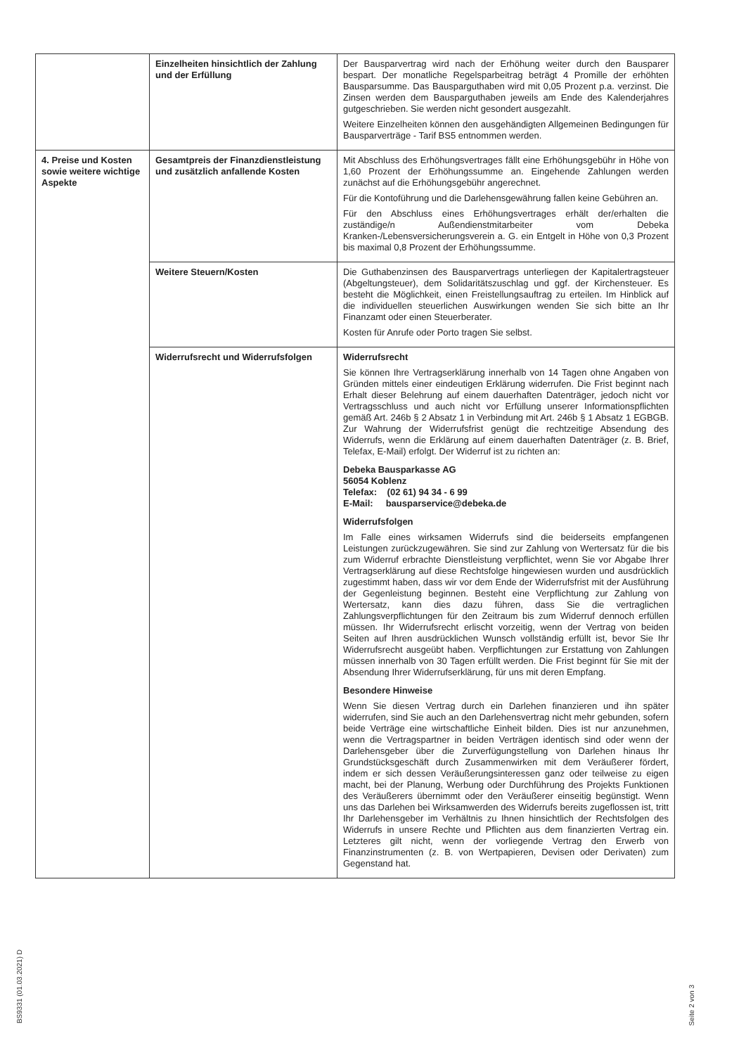| | Einzelheiten hinsichtlich der Zahlung und der Erfüllung | Der Bausparvertrag wird nach der Erhöhung weiter durch den Bausparer bespart. Der monatliche Regelsparbeitrag beträgt 4 Promille der erhöhten Bausparsumme. Das Bausparguthaben wird mit 0,05 Prozent p.a. verzinst. Die Zinsen werden dem Bausparguthaben jeweils am Ende des Kalenderjahres gutgeschrieben. Sie werden nicht gesondert ausgezahlt. Weitere Einzelheiten können den ausgehändigten Allgemeinen Bedingungen für Bausparverträge - Tarif BS5 entnommen werden. |
| 4. Preise und Kosten sowie weitere wichtige Aspekte | Gesamtpreis der Finanzdienstleistung und zusätzlich anfallende Kosten | Mit Abschluss des Erhöhungsvertrages fällt eine Erhöhungsgebühr in Höhe von 1,60 Prozent der Erhöhungssumme an. Eingehende Zahlungen werden zunächst auf die Erhöhungsgebühr angerechnet. Für die Kontoführung und die Darlehensgewährung fallen keine Gebühren an. Für den Abschluss eines Erhöhungsvertrages erhält der/erhalten die zuständige/n Außendienstmitarbeiter vom Debeka Kranken-/Lebensversicherungsverein a. G. ein Entgelt in Höhe von 0,3 Prozent bis maximal 0,8 Prozent der Erhöhungssumme. |
| | Weitere Steuern/Kosten | Die Guthabenzinsen des Bausparvertrags unterliegen der Kapitalertragsteuer (Abgeltungsteuer), dem Solidaritätszuschlag und ggf. der Kirchensteuer. Es besteht die Möglichkeit, einen Freistellungsauftrag zu erteilen. Im Hinblick auf die individuellen steuerlichen Auswirkungen wenden Sie sich bitte an Ihr Finanzamt oder einen Steuerberater. Kosten für Anrufe oder Porto tragen Sie selbst. |
| | Widerrufsrecht und Widerrufsfolgen | Widerrufsrecht Sie können Ihre Vertragserklärung innerhalb von 14 Tagen ohne Angaben von Gründen mittels einer eindeutigen Erklärung widerrufen. Die Frist beginnt nach Erhalt dieser Belehrung auf einem dauerhaften Datenträger, jedoch nicht vor Vertragsschluss und auch nicht vor Erfüllung unserer Informationspflichten gemäß Art. 246b § 2 Absatz 1 in Verbindung mit Art. 246b § 1 Absatz 1 EGBGB. Zur Wahrung der Widerrufsfrist genügt die rechtzeitige Absendung des Widerrufs, wenn die Erklärung auf einem dauerhaften Datenträger (z. B. Brief, Telefax, E-Mail) erfolgt. Der Widerruf ist zu richten an: Debeka Bausparkasse AG 56054 Koblenz Telefax: (02 61) 94 34 - 6 99 E-Mail: bausparservice@debeka.de Widerrufsfolgen Im Falle eines wirksamen Widerrufs sind die beiderseits empfangenen Leistungen zurückzugewähren. Sie sind zur Zahlung von Wertersatz für die bis zum Widerruf erbrachte Dienstleistung verpflichtet, wenn Sie vor Abgabe Ihrer Vertragserklärung auf diese Rechtsfolge hingewiesen wurden und ausdrücklich zugestimmt haben, dass wir vor dem Ende der Widerrufsfrist mit der Ausführung der Gegenleistung beginnen. Besteht eine Verpflichtung zur Zahlung von Wertersatz, kann dies dazu führen, dass Sie die vertraglichen Zahlungsverpflichtungen für den Zeitraum bis zum Widerruf dennoch erfüllen müssen. Ihr Widerrufsrecht erlischt vorzeitig, wenn der Vertrag von beiden Seiten auf Ihren ausdrücklichen Wunsch vollständig erfüllt ist, bevor Sie Ihr Widerrufsrecht ausgeübt haben. Verpflichtungen zur Erstattung von Zahlungen müssen innerhalb von 30 Tagen erfüllt werden. Die Frist beginnt für Sie mit der Absendung Ihrer Widerrufserklärung, für uns mit deren Empfang. Besondere Hinweise Wenn Sie diesen Vertrag durch ein Darlehen finanzieren und ihn später widerrufen, sind Sie auch an den Darlehensvertrag nicht mehr gebunden, sofern beide Verträge eine wirtschaftliche Einheit bilden. Dies ist nur anzunehmen, wenn die Vertragspartner in beiden Verträgen identisch sind oder wenn der Darlehensgeber über die Zurverfügungstellung von Darlehen hinaus Ihr Grundstücksgeschäft durch Zusammenwirken mit dem Veräußerer fördert, indem er sich dessen Veräußerungsinteressen ganz oder teilweise zu eigen macht, bei der Planung, Werbung oder Durchführung des Projekts Funktionen des Veräußerers übernimmt oder den Veräußerer einseitig begünstigt. Wenn uns das Darlehen bei Wirksamwerden des Widerrufs bereits zugeflossen ist, tritt Ihr Darlehensgeber im Verhältnis zu Ihnen hinsichtlich der Rechtsfolgen des Widerrufs in unsere Rechte und Pflichten aus dem finanzierten Vertrag ein. Letzteres gilt nicht, wenn der vorliegende Vertrag den Erwerb von Finanzinstrumenten (z. B. von Wertpapieren, Devisen oder Derivaten) zum Gegenstand hat. |
BS9331 (01.03.2021) D
Seite 2 von 3